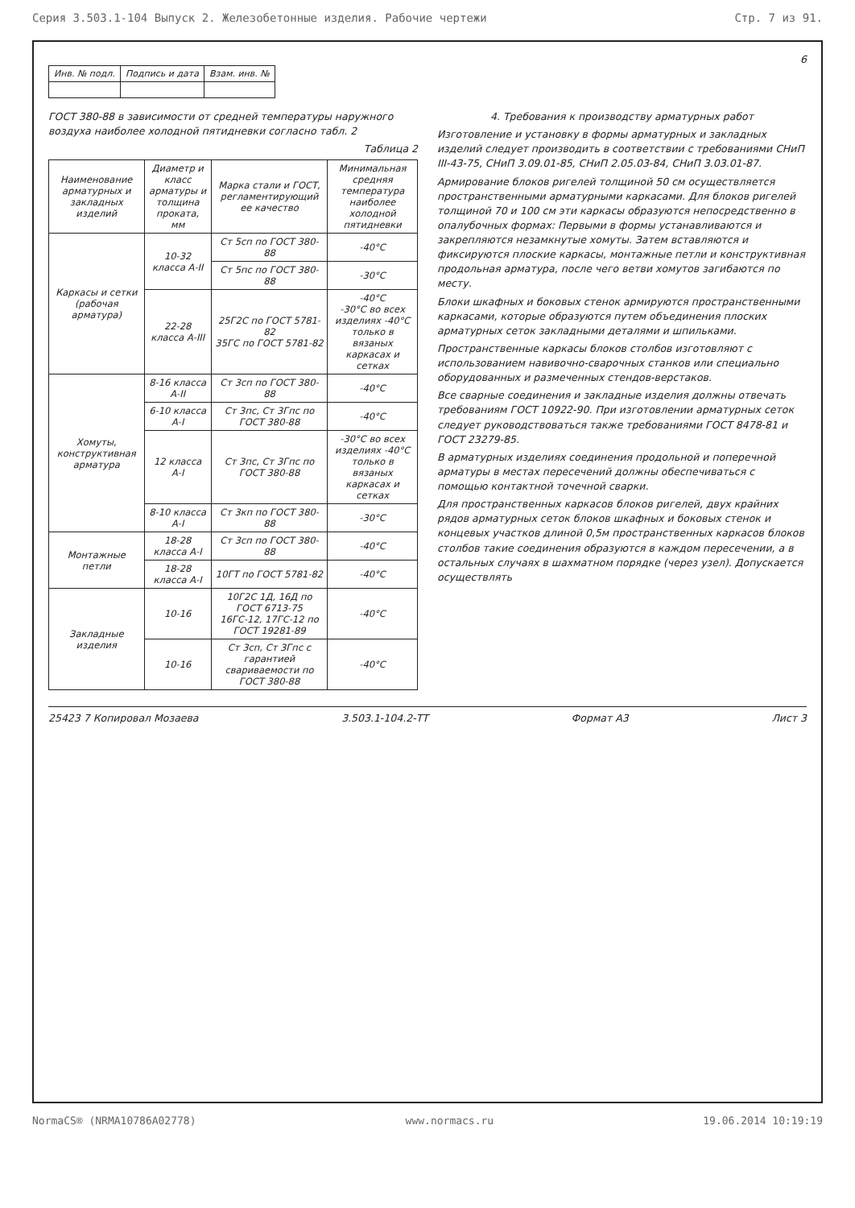Серия 3.503.1-104 Выпуск 2. Железобетонные изделия. Рабочие чертежи Стр. 7 из 91.
6
| Инв. № подл. | Подпись и дата | Взам. инв. № |
ГОСТ 380-88 в зависимости от средней температуры наружного воздуха наиболее холодной пятидневки согласно табл. 2
Таблица 2
| Наименование арматурных и закладных изделий | Диаметр и класс арматуры и толщина проката, мм | Марка стали и ГОСТ, регламентирующий ее качество | Минимальная средняя температура наиболее холодной пятидневки |
| --- | --- | --- | --- |
| Каркасы и сетки (рабочая арматура) | 10-32 класса А-II | Ст 5сп по ГОСТ 380-88 | -40°С |
| | | Ст 5пс по ГОСТ 380-88 | -30°С |
| | 22-28 класса А-III | 25Г2С по ГОСТ 5781-82 35ГС по ГОСТ 5781-82 | -40°С -30°С во всех изделиях -40°С только в вязаных каркасах и сетках |
| Хомуты, конструктивная арматура | 8-16 класса А-II | Ст 3сп по ГОСТ 380-88 | -40°С |
| | 6-10 класса А-I | Ст 3пс, Ст 3Гпс по ГОСТ 380-88 | -40°С |
| | 12 класса А-I | Ст 3пс, Ст 3Гпс по ГОСТ 380-88 | -30°С во всех изделиях -40°С только в вязаных каркасах и сетках |
| | 8-10 класса А-I | Ст 3кп по ГОСТ 380-88 | -30°С |
| Монтажные петли | 18-28 класса А-I | Ст 3сп по ГОСТ 380-88 | -40°С |
| | 18-28 класса А-I | 10ГТ по ГОСТ 5781-82 | -40°С |
| Закладные изделия | 10-16 | 10Г2С 1Д, 16Д по ГОСТ 6713-75 16ГС-12, 17ГС-12 по ГОСТ 19281-89 | -40°С |
| | 10-16 | Ст 3сп, Ст 3Гпс с гарантией свариваемости по ГОСТ 380-88 | -40°С |
4. Требования к производству арматурных работ
Изготовление и установку в формы арматурных и закладных изделий следует производить в соответствии с требованиями СНиП III-43-75, СНиП 3.09.01-85, СНиП 2.05.03-84, СНиП 3.03.01-87.
Армирование блоков ригелей толщиной 50 см осуществляется пространственными арматурными каркасами. Для блоков ригелей толщиной 70 и 100 см эти каркасы образуются непосредственно в опалубочных формах: Первыми в формы устанавливаются и закрепляются незамкнутые хомуты. Затем вставляются и фиксируются плоские каркасы, монтажные петли и конструктивная продольная арматура, после чего ветви хомутов загибаются по месту.
Блоки шкафных и боковых стенок армируются пространственными каркасами, которые образуются путем объединения плоских арматурных сеток закладными деталями и шпильками.
Пространственные каркасы блоков столбов изготовляют с использованием навивочно-сварочных станков или специально оборудованных и размеченных стендов-верстаков.
Все сварные соединения и закладные изделия должны отвечать требованиям ГОСТ 10922-90. При изготовлении арматурных сеток следует руководствоваться также требованиями ГОСТ 8478-81 и ГОСТ 23279-85.
В арматурных изделиях соединения продольной и поперечной арматуры в местах пересечений должны обеспечиваться с помощью контактной точечной сварки.
Для пространственных каркасов блоков ригелей, двух крайних рядов арматурных сеток блоков шкафных и боковых стенок и концевых участков длиной 0,5м пространственных каркасов блоков столбов такие соединения образуются в каждом пересечении, а в остальных случаях в шахматном порядке (через узел). Допускается осуществлять
25423 7 Копировал Мозаева 3.503.1-104.2-ТТ Формат А3 Лист 3
NormaCS® (NRMA10786A02778) www.normacs.ru 19.06.2014 10:19:19